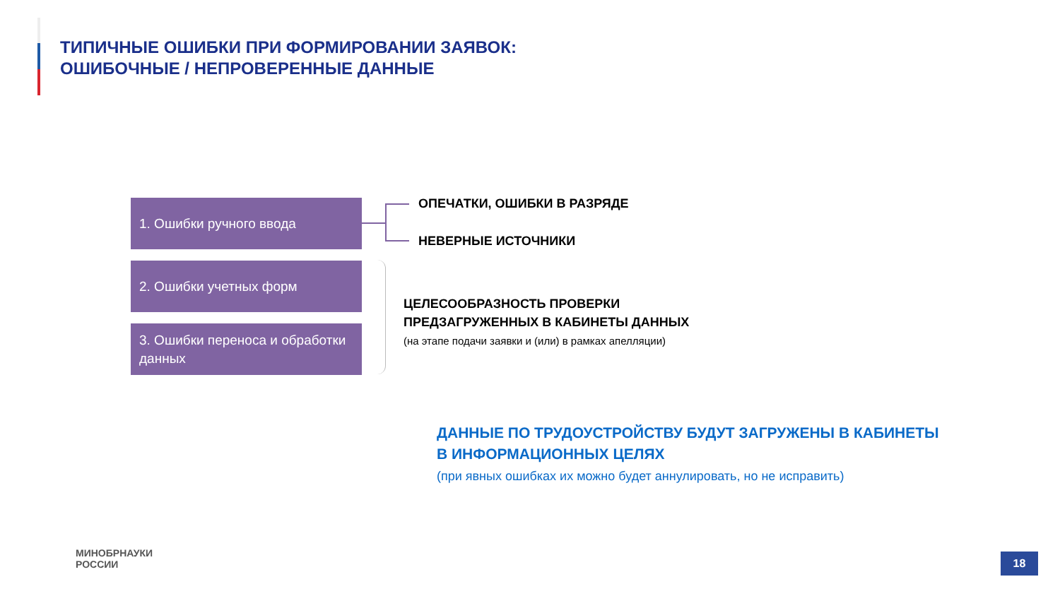ТИПИЧНЫЕ ОШИБКИ ПРИ ФОРМИРОВАНИИ ЗАЯВОК:
ОШИБОЧНЫЕ / НЕПРОВЕРЕННЫЕ ДАННЫЕ
1. Ошибки ручного ввода
2. Ошибки учетных форм
3. Ошибки переноса и обработки данных
ОПЕЧАТКИ, ОШИБКИ В РАЗРЯДЕ
НЕВЕРНЫЕ ИСТОЧНИКИ
ЦЕЛЕСООБРАЗНОСТЬ ПРОВЕРКИ
ПРЕДЗАГРУЖЕННЫХ В КАБИНЕТЫ ДАННЫХ
(на этапе подачи заявки и (или) в рамках апелляции)
ДАННЫЕ ПО ТРУДОУСТРОЙСТВУ БУДУТ ЗАГРУЖЕНЫ В КАБИНЕТЫ
В ИНФОРМАЦИОННЫХ ЦЕЛЯХ
(при явных ошибках их можно будет аннулировать, но не исправить)
МИНОБРНАУКИ
РОССИИ
18